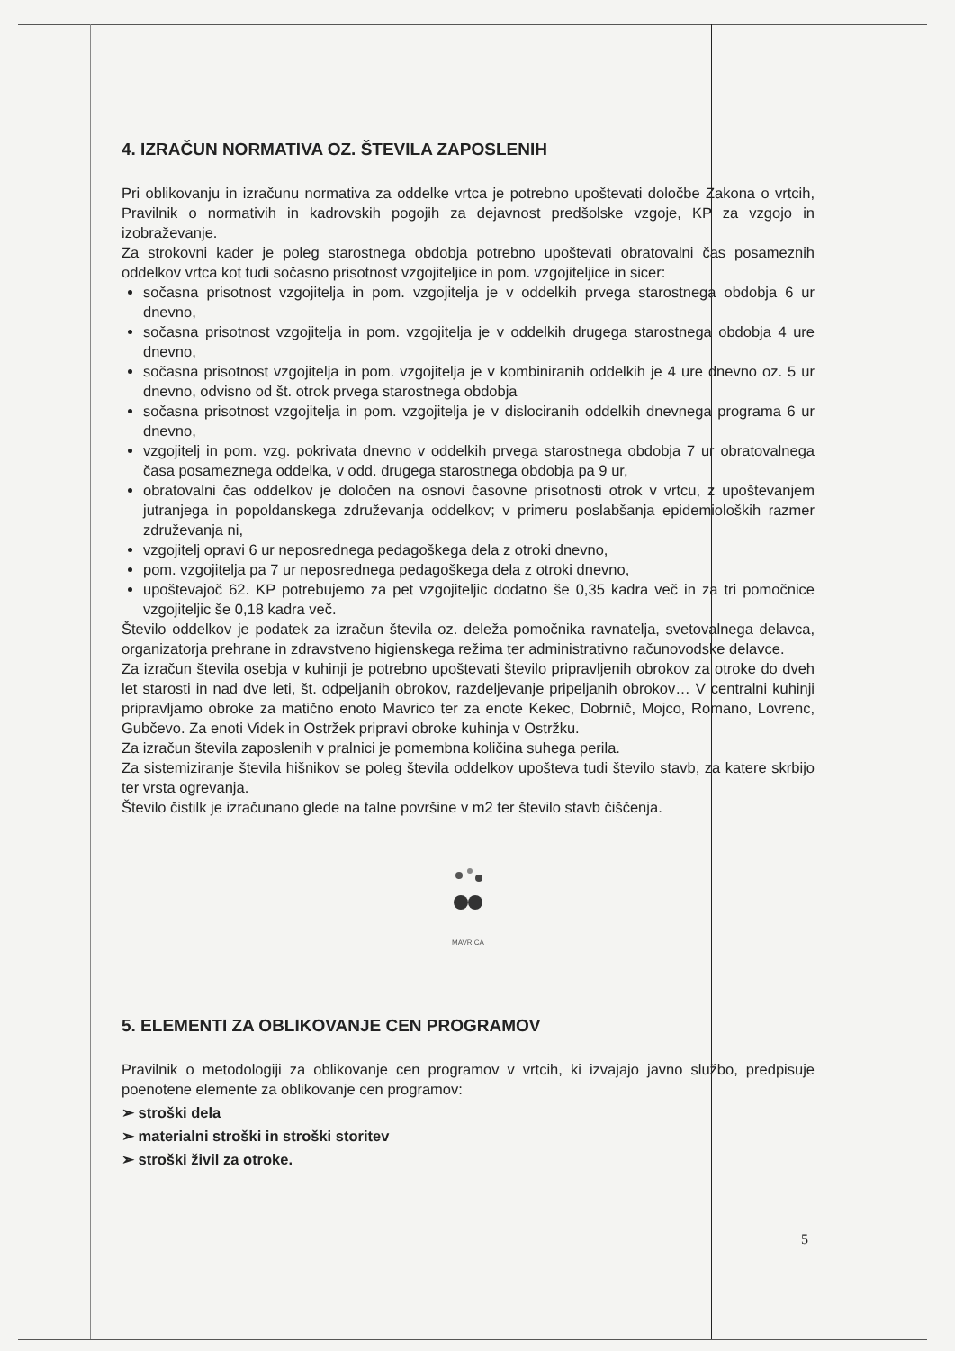4. IZRAČUN NORMATIVA OZ. ŠTEVILA ZAPOSLENIH
Pri oblikovanju in izračunu normativa za oddelke vrtca je potrebno upoštevati določbe Zakona o vrtcih, Pravilnik o normativih in kadrovskih pogojih za dejavnost predšolske vzgoje, KP za vzgojo in izobraževanje.
Za strokovni kader je poleg starostnega obdobja potrebno upoštevati obratovalni čas posameznih oddelkov vrtca kot tudi sočasno prisotnost vzgojiteljice in pom. vzgojiteljice in sicer:
sočasna prisotnost vzgojitelja in pom. vzgojitelja je v oddelkih prvega starostnega obdobja 6 ur dnevno,
sočasna prisotnost vzgojitelja in pom. vzgojitelja je v oddelkih drugega starostnega obdobja 4 ure dnevno,
sočasna prisotnost vzgojitelja in pom. vzgojitelja je v kombiniranih oddelkih je 4 ure dnevno oz. 5 ur dnevno, odvisno od št. otrok prvega starostnega obdobja
sočasna prisotnost vzgojitelja in pom. vzgojitelja je v dislociranih oddelkih dnevnega programa 6 ur dnevno,
vzgojitelj in pom. vzg. pokrivata dnevno v oddelkih prvega starostnega obdobja 7 ur obratovalnega časa posameznega oddelka, v odd. drugega starostnega obdobja pa 9 ur,
obratovalni čas oddelkov je določen na osnovi časovne prisotnosti otrok v vrtcu, z upoštevanjem jutranjega in popoldanskega združevanja oddelkov; v primeru poslabšanja epidemioloških razmer združevanja ni,
vzgojitelj opravi 6 ur neposrednega pedagoškega dela z otroki dnevno,
pom. vzgojitelja pa 7 ur neposrednega pedagoškega dela z otroki dnevno,
upoštevajoč 62. KP potrebujemo za pet vzgojiteljic dodatno še 0,35 kadra več in za tri pomočnice vzgojiteljic še 0,18 kadra več.
Število oddelkov je podatek za izračun števila oz. deleža pomočnika ravnatelja, svetovalnega delavca, organizatorja prehrane in zdravstveno higienskega režima ter administrativno računovodske delavce.
Za izračun števila osebja v kuhinji je potrebno upoštevati število pripravljenih obrokov za otroke do dveh let starosti in nad dve leti, št. odpeljanih obrokov, razdeljevanje pripeljanih obrokov… V centralni kuhinji pripravljamo obroke za matično enoto Mavrico ter za enote Kekec, Dobrnič, Mojco, Romano, Lovrenc, Gubčevo. Za enoti Videk in Ostržek pripravi obroke kuhinja v Ostržku.
Za izračun števila zaposlenih v pralnici je pomembna količina suhega perila.
Za sistemiziranje števila hišnikov se poleg števila oddelkov upošteva tudi število stavb, za katere skrbijo ter vrsta ogrevanja.
Število čistilk je izračunano glede na talne površine v m2 ter število stavb čiščenja.
MAVRICA
5. ELEMENTI ZA OBLIKOVANJE CEN PROGRAMOV
Pravilnik o metodologiji za oblikovanje cen programov v vrtcih, ki izvajajo javno službo, predpisuje poenotene elemente za oblikovanje cen programov:
➢ stroški dela
➢ materialni stroški in stroški storitev
➢ stroški živil za otroke.
5